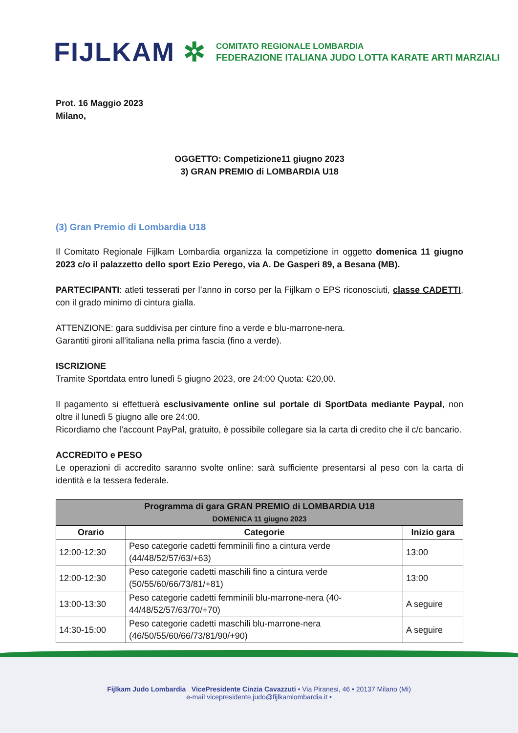FIJLKAM ✲
COMITATO REGIONALE LOMBARDIA
FEDERAZIONE ITALIANA JUDO LOTTA KARATE ARTI MARZIALI
Prot. 16 Maggio 2023
Milano,
OGGETTO: Competizione11 giugno 2023
3) GRAN PREMIO di LOMBARDIA U18
(3) Gran Premio di Lombardia U18
Il Comitato Regionale Fijlkam Lombardia organizza la competizione in oggetto domenica 11 giugno 2023 c/o il palazzetto dello sport Ezio Perego, via A. De Gasperi 89, a Besana (MB).
PARTECIPANTI: atleti tesserati per l’anno in corso per la Fijlkam o EPS riconosciuti, classe CADETTI, con il grado minimo di cintura gialla.
ATTENZIONE: gara suddivisa per cinture fino a verde e blu-marrone-nera.
Garantiti gironi all’italiana nella prima fascia (fino a verde).
ISCRIZIONE
Tramite Sportdata entro lunedì 5 giugno 2023, ore 24:00 Quota: €20,00.
Il pagamento si effettuerà esclusivamente online sul portale di SportData mediante Paypal, non oltre il lunedì 5 giugno alle ore 24:00.
Ricordiamo che l’account PayPal, gratuito, è possibile collegare sia la carta di credito che il c/c bancario.
ACCREDITO e PESO
Le operazioni di accredito saranno svolte online: sarà sufficiente presentarsi al peso con la carta di identità e la tessera federale.
| Programma di gara GRAN PREMIO di LOMBARDIA U18 DOMENICA 11 giugno 2023 | | |
| --- | --- | --- |
| Orario | Categorie | Inizio gara |
| 12:00-12:30 | Peso categorie cadetti femminili fino a cintura verde (44/48/52/57/63/+63) | 13:00 |
| 12:00-12:30 | Peso categorie cadetti maschili fino a cintura verde (50/55/60/66/73/81/+81) | 13:00 |
| 13:00-13:30 | Peso categorie cadetti femminili blu-marrone-nera (40-44/48/52/57/63/70/+70) | A seguire |
| 14:30-15:00 | Peso categorie cadetti maschili blu-marrone-nera (46/50/55/60/66/73/81/90/+90) | A seguire |
Fijlkam Judo Lombardia VicePresidente Cinzia Cavazzuti • Via Piranesi, 46 • 20137 Milano (Mi)
e-mail vicepresidente.judo@fijlkamlombardia.it •